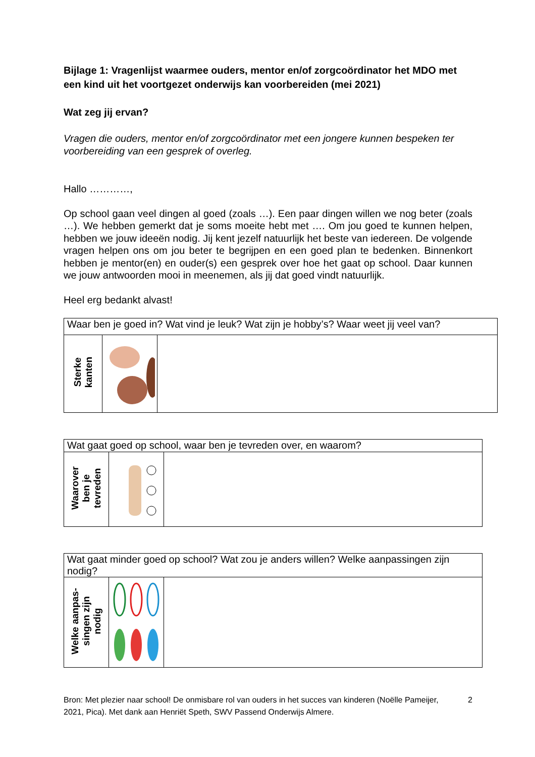Bijlage 1: Vragenlijst waarmee ouders, mentor en/of zorgcoördinator het MDO met een kind uit het voortgezet onderwijs kan voorbereiden (mei 2021)
Wat zeg jij ervan?
Vragen die ouders, mentor en/of zorgcoördinator met een jongere kunnen bespeken ter voorbereiding van een gesprek of overleg.
Hallo …………,
Op school gaan veel dingen al goed (zoals …). Een paar dingen willen we nog beter (zoals …). We hebben gemerkt dat je soms moeite hebt met …. Om jou goed te kunnen helpen, hebben we jouw ideeën nodig. Jij kent jezelf natuurlijk het beste van iedereen. De volgende vragen helpen ons om jou beter te begrijpen en een goed plan te bedenken. Binnenkort hebben je mentor(en) en ouder(s) een gesprek over hoe het gaat op school. Daar kunnen we jouw antwoorden mooi in meenemen, als jij dat goed vindt natuurlijk.
Heel erg bedankt alvast!
| Waar ben je goed in? Wat vind je leuk? Wat zijn je hobby’s? Waar weet jij veel van? | | |
| Sterke kanten | | |
| Wat gaat goed op school, waar ben je tevreden over, en waarom? | | |
| Waarover ben je tevreden | | |
| Wat gaat minder goed op school? Wat zou je anders willen? Welke aanpassingen zijn nodig? | | |
| Welke aanpas- singen zijn nodig | | |
Bron: Met plezier naar school! De onmisbare rol van ouders in het succes van kinderen (Noëlle Pameijer, 2021, Pica). Met dank aan Henriët Speth, SWV Passend Onderwijs Almere. 2